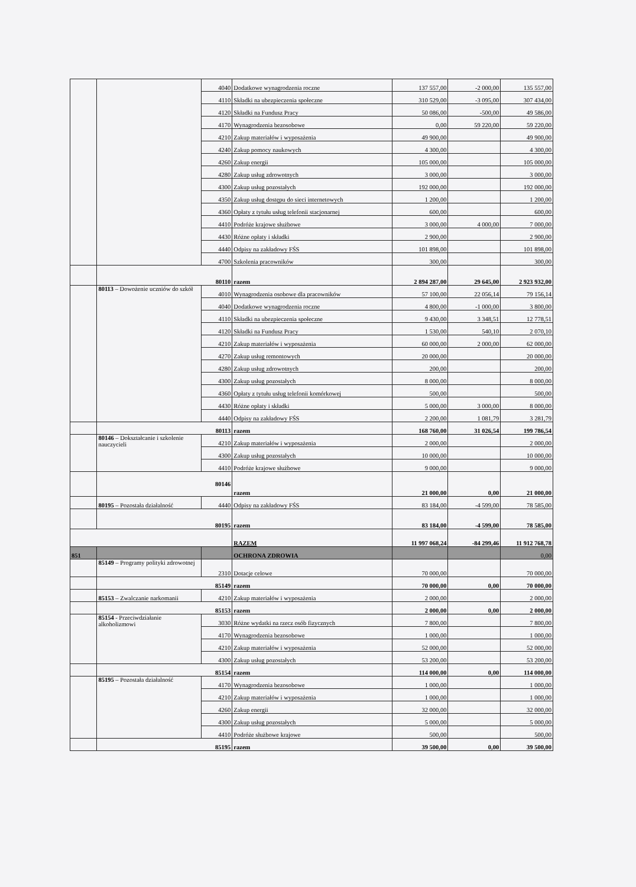| | | 4040 | Dodatkowe wynagrodzenia roczne | 137 557,00 | -2 000,00 | 135 557,00 |
| | | 4110 | Składki na ubezpieczenia społeczne | 310 529,00 | -3 095,00 | 307 434,00 |
| | | 4120 | Składki na Fundusz Pracy | 50 086,00 | -500,00 | 49 586,00 |
| | | 4170 | Wynagrodzenia bezosobowe | 0,00 | 59 220,00 | 59 220,00 |
| | | 4210 | Zakup materiałów i wyposażenia | 49 900,00 | | 49 900,00 |
| | | 4240 | Zakup pomocy naukowych | 4 300,00 | | 4 300,00 |
| | | 4260 | Zakup energii | 105 000,00 | | 105 000,00 |
| | | 4280 | Zakup usług zdrowotnych | 3 000,00 | | 3 000,00 |
| | | 4300 | Zakup usług pozostałych | 192 000,00 | | 192 000,00 |
| | | 4350 | Zakup usług dostępu do sieci internetowych | 1 200,00 | | 1 200,00 |
| | | 4360 | Opłaty z tytułu usług telefonii stacjonarnej | 600,00 | | 600,00 |
| | | 4410 | Podróże krajowe służbowe | 3 000,00 | 4 000,00 | 7 000,00 |
| | | 4430 | Różne opłaty i składki | 2 900,00 | | 2 900,00 |
| | | 4440 | Odpisy na zakładowy FŚS | 101 898,00 | | 101 898,00 |
| | | 4700 | Szkolenia pracowników | 300,00 | | 300,00 |
| | 80110 | | razem | 2 894 287,00 | 29 645,00 | 2 923 932,00 |
| | 80113 – Dowożenie uczniów do szkół | 4010 | Wynagrodzenia osobowe dla pracowników | 57 100,00 | 22 056,14 | 79 156,14 |
| | | 4040 | Dodatkowe wynagrodzenia roczne | 4 800,00 | -1 000,00 | 3 800,00 |
| | | 4110 | Składki na ubezpieczenia społeczne | 9 430,00 | 3 348,51 | 12 778,51 |
| | | 4120 | Składki na Fundusz Pracy | 1 530,00 | 540,10 | 2 070,10 |
| | | 4210 | Zakup materiałów i wyposażenia | 60 000,00 | 2 000,00 | 62 000,00 |
| | | 4270 | Zakup usług remontowych | 20 000,00 | | 20 000,00 |
| | | 4280 | Zakup usług zdrowotnych | 200,00 | | 200,00 |
| | | 4300 | Zakup usług pozostałych | 8 000,00 | | 8 000,00 |
| | | 4360 | Opłaty z tytułu usług telefonii komórkowej | 500,00 | | 500,00 |
| | | 4430 | Różne opłaty i składki | 5 000,00 | 3 000,00 | 8 000,00 |
| | | 4440 | Odpisy na zakładowy FŚS | 2 200,00 | 1 081,79 | 3 281,79 |
| | 80113 | | razem | 168 760,00 | 31 026,54 | 199 786,54 |
| | 80146 – Dokształcanie i szkolenie nauczycieli | 4210 | Zakup materiałów i wyposażenia | 2 000,00 | | 2 000,00 |
| | | 4300 | Zakup usług pozostałych | 10 000,00 | | 10 000,00 |
| | | 4410 | Podróże krajowe służbowe | 9 000,00 | | 9 000,00 |
| | 80146 | | razem | 21 000,00 | 0,00 | 21 000,00 |
| | 80195 – Pozostała działalność | 4440 | Odpisy na zakładowy FŚS | 83 184,00 | -4 599,00 | 78 585,00 |
| | 80195 | | razem | 83 184,00 | -4 599,00 | 78 585,00 |
| | | | RAZEM | 11 997 068,24 | -84 299,46 | 11 912 768,78 |
| 851 | | | OCHRONA ZDROWIA | | | 0,00 |
| | 85149 – Programy polityki zdrowotnej | 2310 | Dotacje celowe | 70 000,00 | | 70 000,00 |
| | 85149 | | razem | 70 000,00 | 0,00 | 70 000,00 |
| | 85153 – Zwalczanie narkomanii | 4210 | Zakup materiałów i wyposażenia | 2 000,00 | | 2 000,00 |
| | 85153 | | razem | 2 000,00 | 0,00 | 2 000,00 |
| | 85154 - Przeciwdziałanie alkoholizmowi | 3030 | Różne wydatki na rzecz osób fizycznych | 7 800,00 | | 7 800,00 |
| | | 4170 | Wynagrodzenia bezosobowe | 1 000,00 | | 1 000,00 |
| | | 4210 | Zakup materiałów i wyposażenia | 52 000,00 | | 52 000,00 |
| | | 4300 | Zakup usług pozostałych | 53 200,00 | | 53 200,00 |
| | 85154 | | razem | 114 000,00 | 0,00 | 114 000,00 |
| | 85195 – Pozostała działalność | 4170 | Wynagrodzenia bezosobowe | 1 000,00 | | 1 000,00 |
| | | 4210 | Zakup materiałów i wyposażenia | 1 000,00 | | 1 000,00 |
| | | 4260 | Zakup energii | 32 000,00 | | 32 000,00 |
| | | 4300 | Zakup usług pozostałych | 5 000,00 | | 5 000,00 |
| | | 4410 | Podróże służbowe krajowe | 500,00 | | 500,00 |
| | 85195 | | razem | 39 500,00 | 0,00 | 39 500,00 |